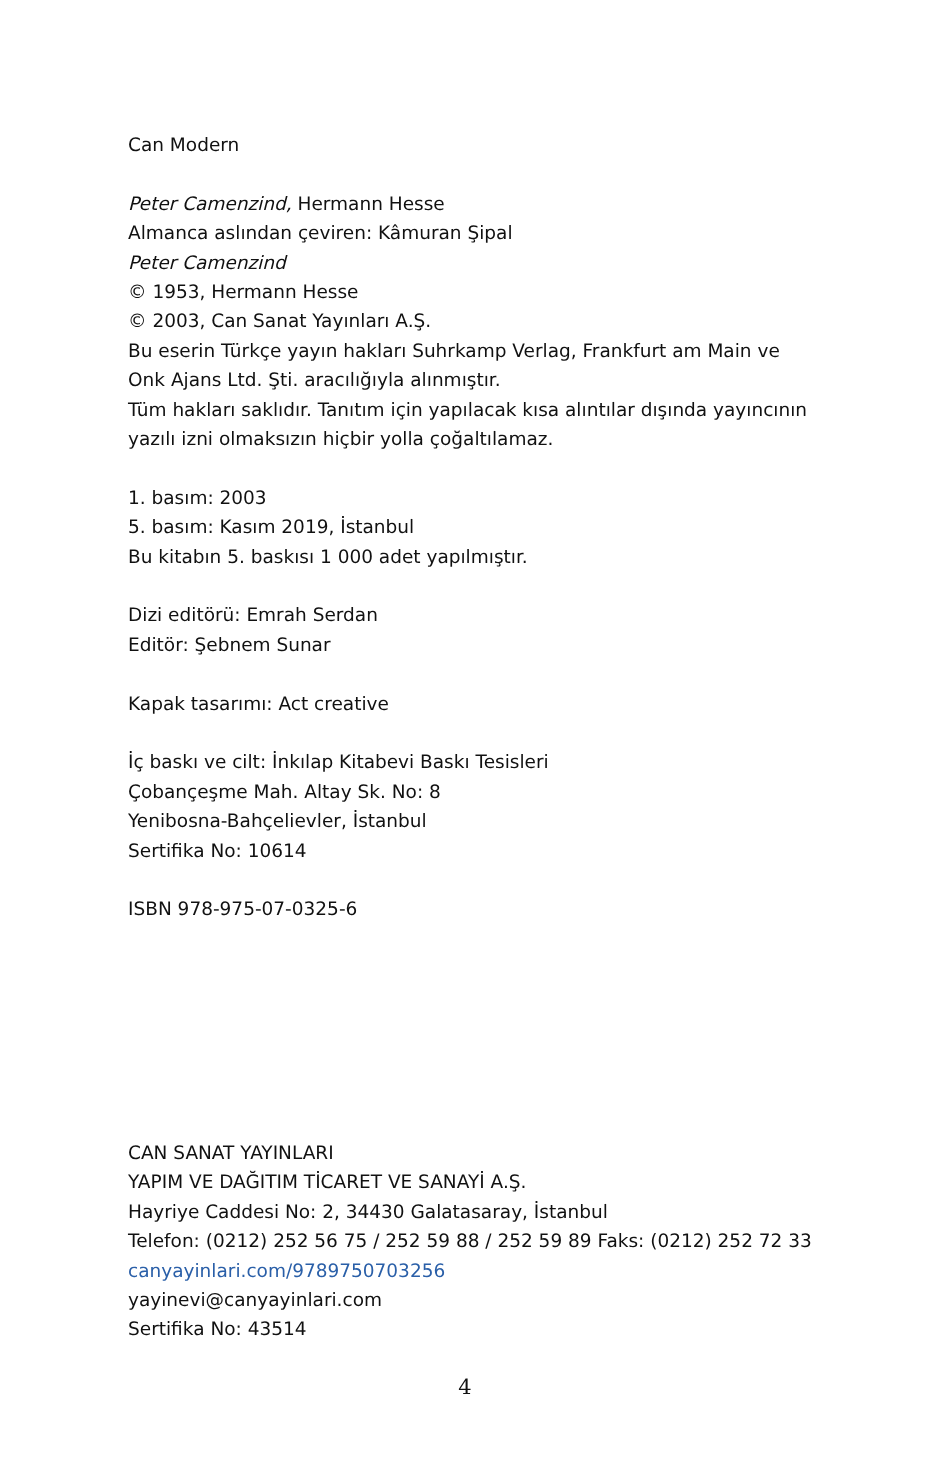Can Modern
Peter Camenzind, Hermann Hesse
Almanca aslından çeviren: Kâmuran Şipal
Peter Camenzind
© 1953, Hermann Hesse
© 2003, Can Sanat Yayınları A.Ş.
Bu eserin Türkçe yayın hakları Suhrkamp Verlag, Frankfurt am Main ve
Onk Ajans Ltd. Şti. aracılığıyla alınmıştır.
Tüm hakları saklıdır. Tanıtım için yapılacak kısa alıntılar dışında yayıncının
yazılı izni olmaksızın hiçbir yolla çoğaltılamaz.
1. basım: 2003
5. basım: Kasım 2019, İstanbul
Bu kitabın 5. baskısı 1 000 adet yapılmıştır.
Dizi editörü: Emrah Serdan
Editör: Şebnem Sunar
Kapak tasarımı: Act creative
İç baskı ve cilt: İnkılap Kitabevi Baskı Tesisleri
Çobançeşme Mah. Altay Sk. No: 8
Yenibosna-Bahçelievler, İstanbul
Sertifika No: 10614
ISBN 978-975-07-0325-6
CAN SANAT YAYINLARI
YAPIM VE DAĞITIM TİCARET VE SANAYİ A.Ş.
Hayriye Caddesi No: 2, 34430 Galatasaray, İstanbul
Telefon: (0212) 252 56 75 / 252 59 88 / 252 59 89 Faks: (0212) 252 72 33
canyayinlari.com/9789750703256
yayinevi@canyayinlari.com
Sertifika No: 43514
4